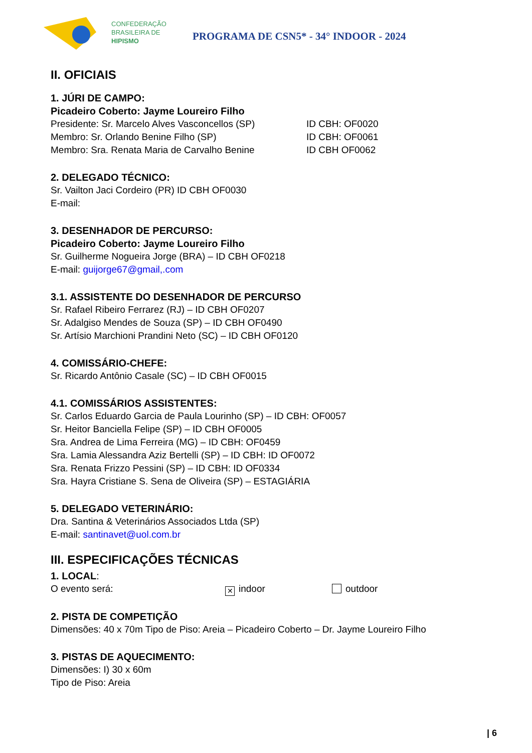CONFEDERAÇÃO
BRASILEIRA DE
HIPISMO
PROGRAMA DE CSN5* - 34° INDOOR - 2024
II. OFICIAIS
1. JÚRI DE CAMPO:
Picadeiro Coberto: Jayme Loureiro Filho
Presidente: Sr. Marcelo Alves Vasconcellos (SP) ID CBH: OF0020
Membro: Sr. Orlando Benine Filho (SP) ID CBH: OF0061
Membro: Sra. Renata Maria de Carvalho Benine ID CBH OF0062
2. DELEGADO TÉCNICO:
Sr. Vailton Jaci Cordeiro (PR) ID CBH OF0030
E-mail:
3. DESENHADOR DE PERCURSO:
Picadeiro Coberto: Jayme Loureiro Filho
Sr. Guilherme Nogueira Jorge (BRA) – ID CBH OF0218
E-mail: guijorge67@gmail,.com
3.1. ASSISTENTE DO DESENHADOR DE PERCURSO
Sr. Rafael Ribeiro Ferrarez (RJ) – ID CBH OF0207
Sr. Adalgiso Mendes de Souza (SP) – ID CBH OF0490
Sr. Artísio Marchioni Prandini Neto (SC) – ID CBH OF0120
4. COMISSÁRIO-CHEFE:
Sr. Ricardo Antônio Casale (SC) – ID CBH OF0015
4.1. COMISSÁRIOS ASSISTENTES:
Sr. Carlos Eduardo Garcia de Paula Lourinho (SP) – ID CBH: OF0057
Sr. Heitor Banciella Felipe (SP) – ID CBH OF0005
Sra. Andrea de Lima Ferreira (MG) – ID CBH: OF0459
Sra. Lamia Alessandra Aziz Bertelli (SP) – ID CBH: ID OF0072
Sra. Renata Frizzo Pessini (SP) – ID CBH: ID OF0334
Sra. Hayra Cristiane S. Sena de Oliveira (SP) – ESTAGIÁRIA
5. DELEGADO VETERINÁRIO:
Dra. Santina & Veterinários Associados Ltda (SP)
E-mail: santinavet@uol.com.br
III. ESPECIFICAÇÕES TÉCNICAS
1. LOCAL:
O evento será: ✕ indoor outdoor
2. PISTA DE COMPETIÇÃO
Dimensões: 40 x 70m Tipo de Piso: Areia – Picadeiro Coberto – Dr. Jayme Loureiro Filho
3. PISTAS DE AQUECIMENTO:
Dimensões: I) 30 x 60m
Tipo de Piso: Areia
| 6